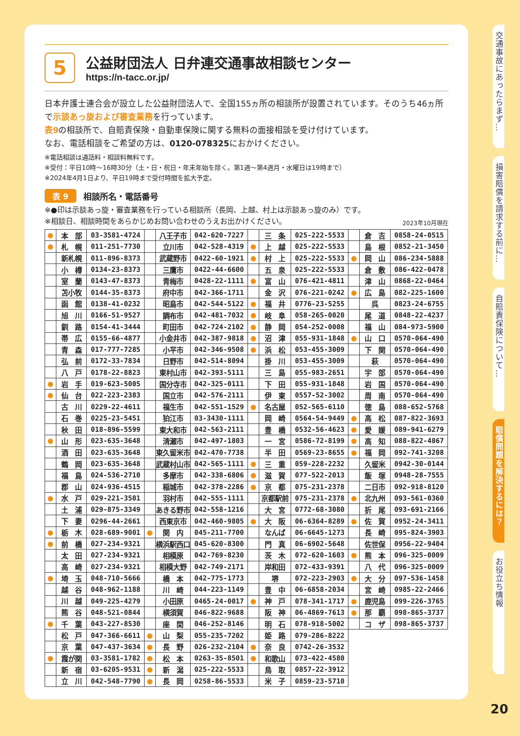5
公益財団法人 日弁連交通事故相談センター
https://n-tacc.or.jp/
日本弁護士連合会が設立した公益財団法人で、全国155ヵ所の相談所が設置されています。そのうち46ヵ所で示談あっ旋および審査業務を行っています。
表9の相談所で、自賠責保険・自動車保険に関する無料の面接相談を受け付けています。
なお、電話相談をご希望の方は、0120-078325におかけください。
※電話相談は通話料・相談料無料です。
※受付：平日10時～16時30分（土・日・祝日・年末年始を除く。第1週～第4週月・水曜日は19時まで）
※2024年4月1日より、平日19時まで受付時間を拡大予定。
表 9 相談所名・電話番号
※●印は示談あっ旋・審査業務を行っている相談所（長岡、上越、村上は示談あっ旋のみ）です。
※相談日、相談時間をあらかじめお問い合わせのうえお出かけください。 2023年10月現在
| ● | 本 部 | 03-3581-4724 | | 八王子市 | 042-620-7227 | | 三 条 | 025-222-5533 | | 倉 吉 | 0858-24-0515 |
| ● | 札 幌 | 011-251-7730 | | 立川市 | 042-528-4319 | ● | 上 越 | 025-222-5533 | | 島 根 | 0852-21-3450 |
| | 新札幌 | 011-896-8373 | | 武蔵野市 | 0422-60-1921 | ● | 村 上 | 025-222-5533 | ● | 岡 山 | 086-234-5888 |
| | 小 樽 | 0134-23-8373 | | 三鷹市 | 0422-44-6600 | | 五 泉 | 025-222-5533 | | 倉 敷 | 086-422-0478 |
| | 室 蘭 | 0143-47-8373 | | 青梅市 | 0428-22-1111 | ● | 富 山 | 076-421-4811 | | 津 山 | 0868-22-0464 |
| | 苫小牧 | 0144-35-8373 | | 府中市 | 042-366-1711 | | 金 沢 | 076-221-0242 | ● | 広 島 | 082-225-1600 |
| | 函 館 | 0138-41-0232 | | 昭島市 | 042-544-5122 | ● | 福 井 | 0776-23-5255 | | 呉 | 0823-24-6755 |
| | 旭 川 | 0166-51-9527 | | 調布市 | 042-481-7032 | ● | 岐 阜 | 058-265-0020 | | 尾 道 | 0848-22-4237 |
| | 釧 路 | 0154-41-3444 | | 町田市 | 042-724-2102 | ● | 静 岡 | 054-252-0008 | | 福 山 | 084-973-5900 |
| | 帯 広 | 0155-66-4877 | | 小金井市 | 042-387-9818 | ● | 沼 津 | 055-931-1848 | ● | 山 口 | 0570-064-490 |
| | 青 森 | 017-777-7285 | | 小平市 | 042-346-9508 | ● | 浜 松 | 053-455-3009 | | 下 関 | 0570-064-490 |
| | 弘 前 | 0172-33-7834 | | 日野市 | 042-514-8094 | | 掛 川 | 053-455-3009 | | 萩 | 0570-064-490 |
| | 八 戸 | 0178-22-8823 | | 東村山市 | 042-393-5111 | | 三 島 | 055-983-2651 | | 宇 部 | 0570-064-490 |
| ● | 岩 手 | 019-623-5005 | | 国分寺市 | 042-325-0111 | | 下 田 | 055-931-1848 | | 岩 国 | 0570-064-490 |
| ● | 仙 台 | 022-223-2383 | | 国立市 | 042-576-2111 | | 伊 東 | 0557-52-3002 | | 周 南 | 0570-064-490 |
| | 古 川 | 0229-22-4611 | | 福生市 | 042-551-1529 | ● | 名古屋 | 052-565-6110 | | 徳 島 | 088-652-5768 |
| | 石 巻 | 0225-23-5451 | | 狛江市 | 03-3430-1111 | | 岡 崎 | 0564-54-9449 | ● | 高 松 | 087-822-3693 |
| | 秋 田 | 018-896-5599 | | 東大和市 | 042-563-2111 | | 豊 橋 | 0532-56-4623 | ● | 愛 媛 | 089-941-6279 |
| ● | 山 形 | 023-635-3648 | | 清瀬市 | 042-497-1803 | | 一 宮 | 0586-72-8199 | ● | 高 知 | 088-822-4867 |
| | 酒 田 | 023-635-3648 | | 東久留米市 | 042-470-7738 | | 半 田 | 0569-23-8655 | ● | 福 岡 | 092-741-3208 |
| | 鶴 岡 | 023-635-3648 | | 武蔵村山市 | 042-565-1111 | ● | 三 重 | 059-228-2232 | | 久留米 | 0942-30-0144 |
| | 福 島 | 024-536-2710 | | 多摩市 | 042-338-6806 | ● | 滋 賀 | 077-522-2013 | | 飯 塚 | 0948-28-7555 |
| | 郡 山 | 024-936-4515 | | 稲城市 | 042-378-2286 | ● | 京 都 | 075-231-2378 | | 二日市 | 092-918-8120 |
| ● | 水 戸 | 029-221-3501 | | 羽村市 | 042-555-1111 | | 京都駅前 | 075-231-2378 | ● | 北九州 | 093-561-0360 |
| | 土 浦 | 029-875-3349 | | あきる野市 | 042-558-1216 | | 大 宮 | 0772-68-3080 | | 折 尾 | 093-691-2166 |
| | 下 妻 | 0296-44-2661 | | 西東京市 | 042-460-9805 | ● | 大 阪 | 06-6364-8289 | ● | 佐 賀 | 0952-24-3411 |
| ● | 栃 木 | 028-689-9001 | ● | 関 内 | 045-211-7700 | | なんば | 06-6645-1273 | | 長 崎 | 095-824-3903 |
| ● | 前 橋 | 027-234-9321 | | 横浜駅西口 | 045-620-8300 | | 門 真 | 06-6902-5648 | | 佐世保 | 0956-22-9404 |
| | 太 田 | 027-234-9321 | | 相模原 | 042-769-8230 | | 茨 木 | 072-620-1603 | ● | 熊 本 | 096-325-0009 |
| | 高 崎 | 027-234-9321 | | 相模大野 | 042-749-2171 | | 岸和田 | 072-433-9391 | | 八 代 | 096-325-0009 |
| ● | 埼 玉 | 048-710-5666 | | 橋 本 | 042-775-1773 | | 堺 | 072-223-2903 | ● | 大 分 | 097-536-1458 |
| | 越 谷 | 048-962-1188 | | 川 崎 | 044-223-1149 | | 豊 中 | 06-6858-2034 | | 宮 崎 | 0985-22-2466 |
| | 川 越 | 049-225-4279 | | 小田原 | 0465-24-0017 | ● | 神 戸 | 078-341-1717 | ● | 鹿児島 | 099-226-3765 |
| | 熊 谷 | 048-521-0844 | | 横須賀 | 046-822-9688 | | 阪 神 | 06-4869-7613 | ● | 那 覇 | 098-865-3737 |
| ● | 千 葉 | 043-227-8530 | | 座 間 | 046-252-8146 | | 明 石 | 078-918-5002 | | コ ザ | 098-865-3737 |
| | 松 戸 | 047-366-6611 | ● | 山 梨 | 055-235-7202 | | 姫 路 | 079-286-8222 | | | |
| | 京 葉 | 047-437-3634 | ● | 長 野 | 026-232-2104 | ● | 奈 良 | 0742-26-3532 | | | |
| ● | 霞が関 | 03-3581-1782 | ● | 松 本 | 0263-35-8501 | ● | 和歌山 | 073-422-4580 | | | |
| | 新 宿 | 03-6205-9531 | ● | 新 潟 | 025-222-5533 | | 鳥 取 | 0857-22-3912 | | | |
| | 立 川 | 042-548-7790 | ● | 長 岡 | 0258-86-5533 | | 米 子 | 0859-23-5710 | | | |
交通事故にあったらまず…
損害賠償を請求する前に…
自賠責保険について…
賠償問題を解決するには？
お役立ち情報
20